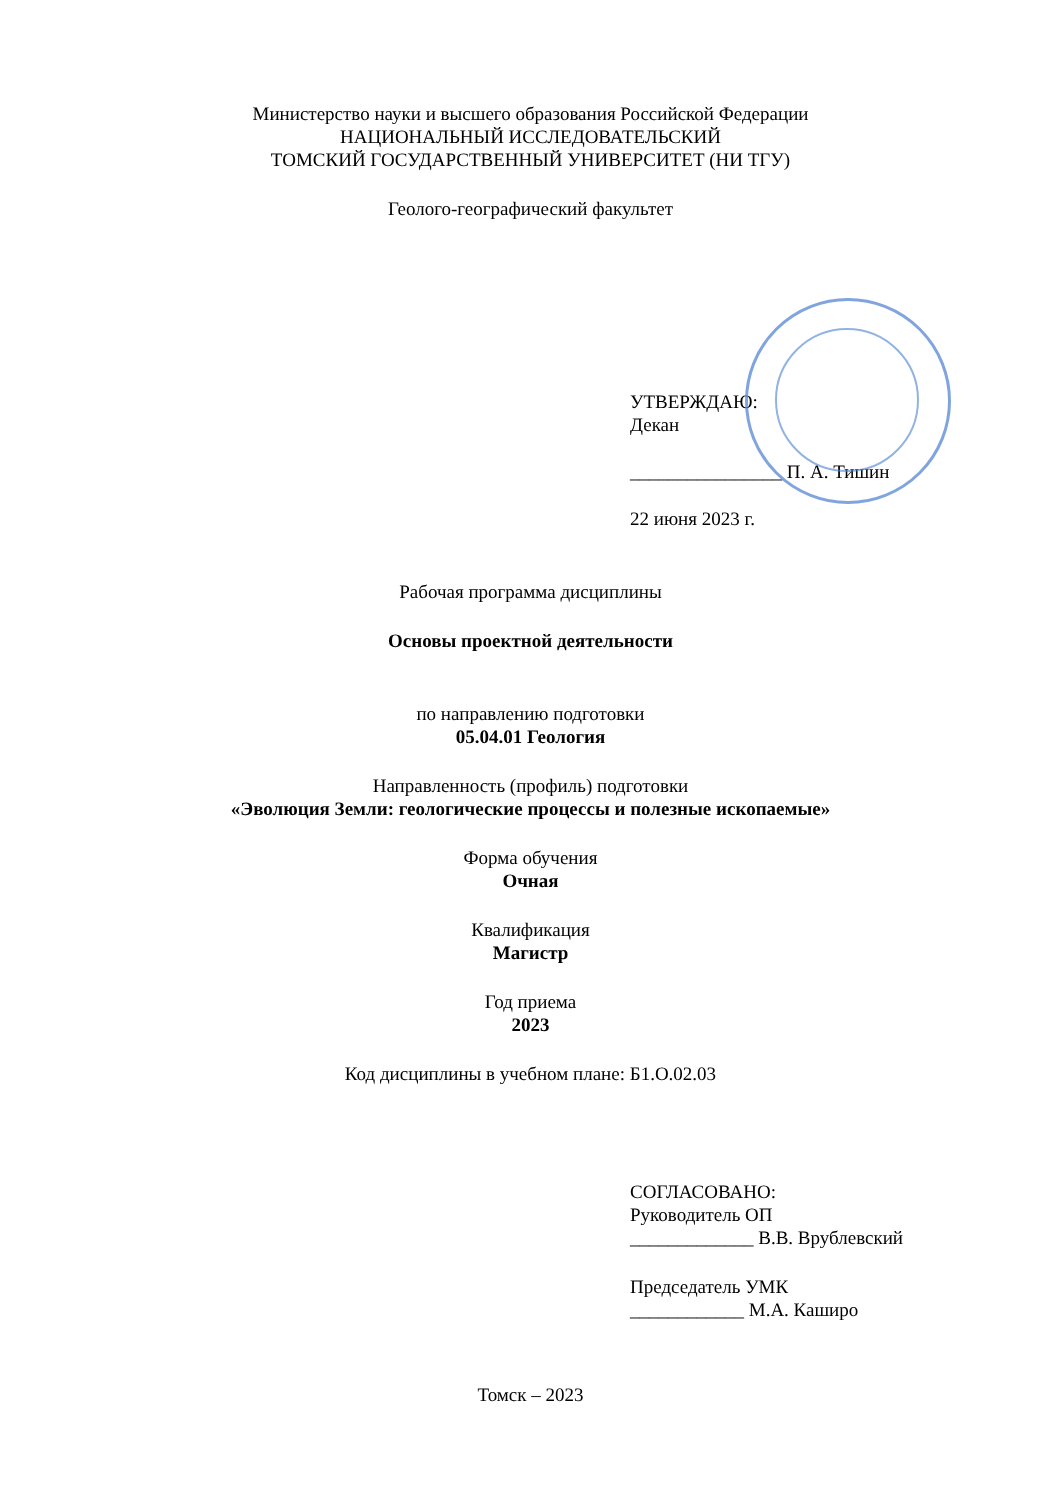Министерство науки и высшего образования Российской Федерации
НАЦИОНАЛЬНЫЙ ИССЛЕДОВАТЕЛЬСКИЙ
ТОМСКИЙ ГОСУДАРСТВЕННЫЙ УНИВЕРСИТЕТ (НИ ТГУ)
Геолого-географический факультет
УТВЕРЖДАЮ:
Декан
________________ П. А. Тишин
22 июня 2023 г.
Рабочая программа дисциплины
Основы проектной деятельности
по направлению подготовки
05.04.01 Геология
Направленность (профиль) подготовки
«Эволюция Земли: геологические процессы и полезные ископаемые»
Форма обучения
Очная
Квалификация
Магистр
Год приема
2023
Код дисциплины в учебном плане: Б1.О.02.03
СОГЛАСОВАНО:
Руководитель ОП
_____________ В.В. Врублевский
Председатель УМК
____________ М.А. Каширо
Томск – 2023